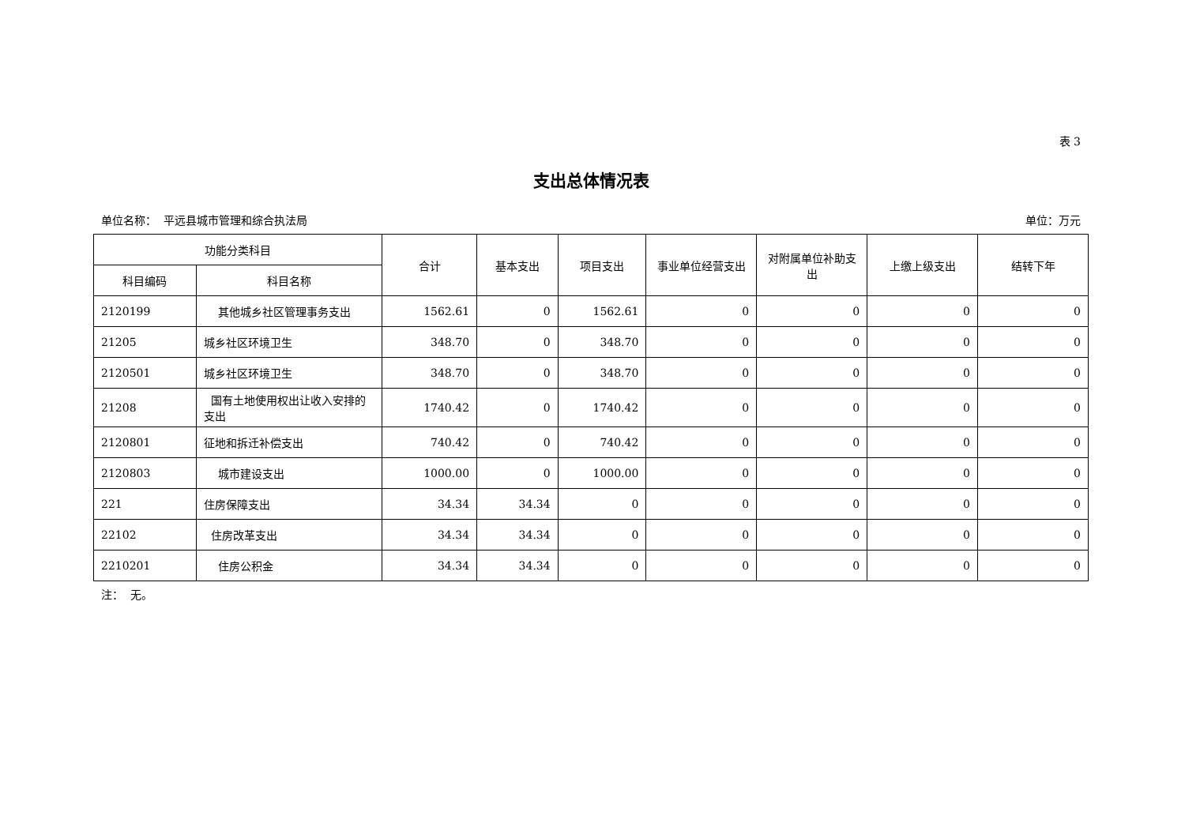表 3
支出总体情况表
单位名称： 平远县城市管理和综合执法局 单位：万元
| 功能分类科目 | | 合计 | 基本支出 | 项目支出 | 事业单位经营支出 | 对附属单位补助支出 | 上缴上级支出 | 结转下年 |
| --- | --- | --- | --- | --- | --- | --- | --- | --- |
| 科目编码 | 科目名称 | | | | | | | |
| 2120199 | 其他城乡社区管理事务支出 | 1562.61 | 0 | 1562.61 | 0 | 0 | 0 | 0 |
| 21205 | 城乡社区环境卫生 | 348.70 | 0 | 348.70 | 0 | 0 | 0 | 0 |
| 2120501 | 城乡社区环境卫生 | 348.70 | 0 | 348.70 | 0 | 0 | 0 | 0 |
| 21208 | 国有土地使用权出让收入安排的支出 | 1740.42 | 0 | 1740.42 | 0 | 0 | 0 | 0 |
| 2120801 | 征地和拆迁补偿支出 | 740.42 | 0 | 740.42 | 0 | 0 | 0 | 0 |
| 2120803 | 城市建设支出 | 1000.00 | 0 | 1000.00 | 0 | 0 | 0 | 0 |
| 221 | 住房保障支出 | 34.34 | 34.34 | 0 | 0 | 0 | 0 | 0 |
| 22102 | 住房改革支出 | 34.34 | 34.34 | 0 | 0 | 0 | 0 | 0 |
| 2210201 | 住房公积金 | 34.34 | 34.34 | 0 | 0 | 0 | 0 | 0 |
注： 无。